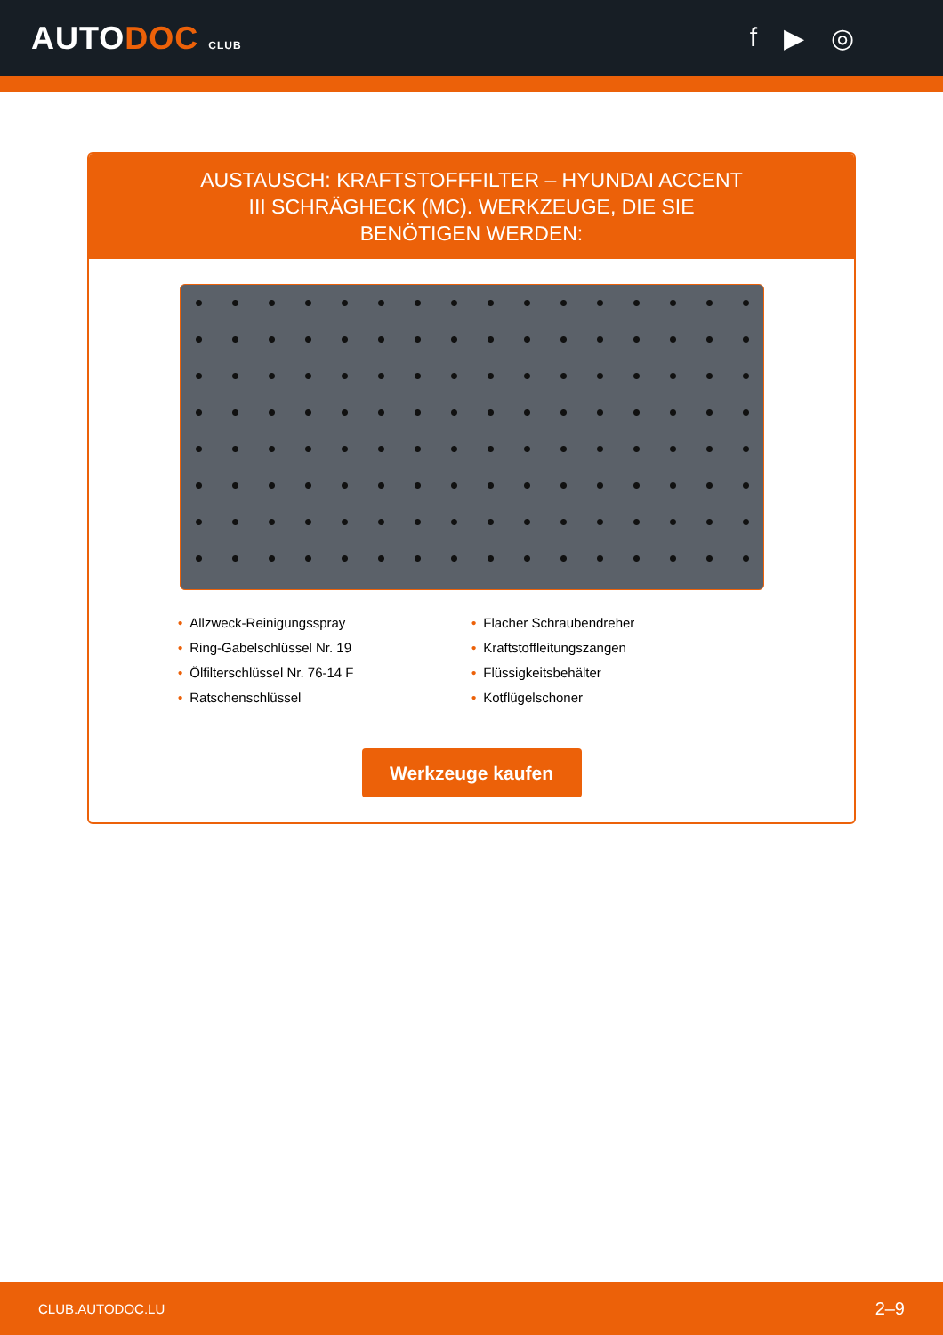AUTODOC CLUB
f ▶ ◎
AUSTAUSCH: KRAFTSTOFFFILTER – HYUNDAI ACCENT III SCHRÄGHECK (MC). WERKZEUGE, DIE SIE BENÖTIGEN WERDEN:
• Allzweck-Reinigungsspray
• Ring-Gabelschlüssel Nr. 19
• Ölfilterschlüssel Nr. 76-14 F
• Ratschenschlüssel
• Flacher Schraubendreher
• Kraftstoffleitungszangen
• Flüssigkeitsbehälter
• Kotflügelschoner
Werkzeuge kaufen
CLUB.AUTODOC.LU 2–9